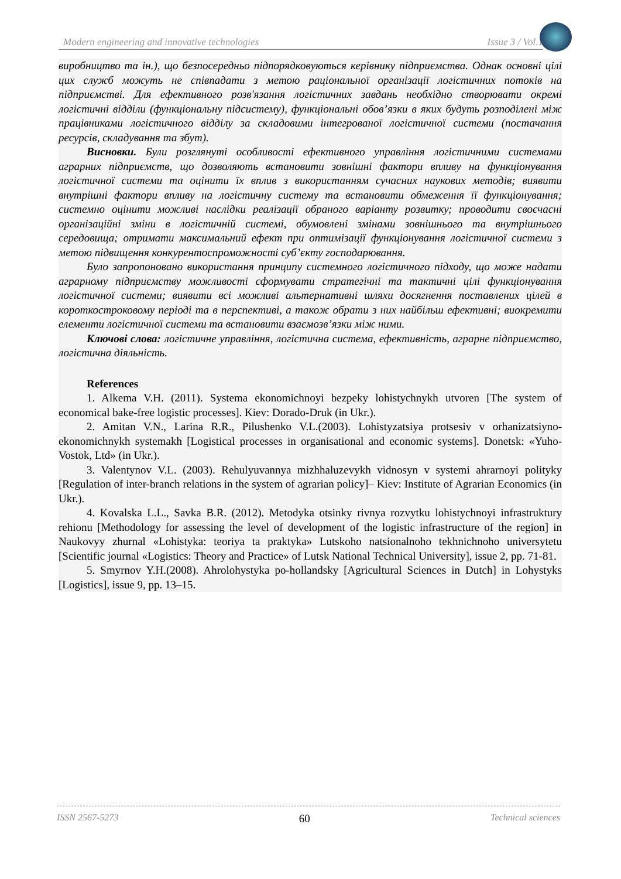Modern engineering and innovative technologies Issue 3 / Vol.1
виробництво та ін.), що безпосередньо підпорядковуються керівнику підприємства. Однак основні цілі цих служб можуть не співпадати з метою раціональної організації логістичних потоків на підприємстві. Для ефективного розв'язання логістичних завдань необхідно створювати окремі логістичні відділи (функціональну підсистему), функціональні обов’язки в яких будуть розподілені між працівниками логістичного відділу за складовими інтегрованої логістичної системи (постачання ресурсів, складування та збут).
Висновки. Були розглянуті особливості ефективного управління логістичними системами аграрних підприємств, що дозволяють встановити зовнішні фактори впливу на функціонування логістичної системи та оцінити їх вплив з використанням сучасних наукових методів; виявити внутрішні фактори впливу на логістичну систему та встановити обмеження її функціонування; системно оцінити можливі наслідки реалізації обраного варіанту розвитку; проводити своєчасні організаційні зміни в логістичній системі, обумовлені змінами зовнішнього та внутрішнього середовища; отримати максимальний ефект при оптимізації функціонування логістичної системи з метою підвищення конкурентоспроможності суб’єкту господарювання.
Було запропоновано використання принципу системного логістичного підходу, що може надати аграрному підприємству можливості сформувати стратегічні та тактичні цілі функціонування логістичної системи; виявити всі можливі альтернативні шляхи досягнення поставлених цілей в короткостроковому періоді та в перспективі, а також обрати з них найбільш ефективні; виокремити елементи логістичної системи та встановити взаємозв’язки між ними.
Ключові слова: логістичне управління, логістична система, ефективність, аграрне підприємство, логістична діяльність.
References
1. Alkema V.H. (2011). Systema ekonomichnoyi bezpeky lohistychnykh utvoren [The system of economical bake-free logistic processes]. Kiev: Dorado-Druk (in Ukr.).
2. Amitan V.N., Larina R.R., Pilushenko V.L.(2003). Lohistyzatsiya protsesiv v orhanizatsiyno-ekonomichnykh systemakh [Logistical processes in organisational and economic systems]. Donetsk: «Yuho-Vostok, Ltd» (in Ukr.).
3. Valentynov V.L. (2003). Rehulyuvannya mizhhaluzevykh vidnosyn v systemi ahrarnoyi polityky [Regulation of inter-branch relations in the system of agrarian policy]– Kiev: Institute of Agrarian Economics (in Ukr.).
4. Kovalska L.L., Savka B.R. (2012). Metodyka otsinky rivnya rozvytku lohistychnoyi infrastruktury rehionu [Methodology for assessing the level of development of the logistic infrastructure of the region] in Naukovyy zhurnal «Lohistyka: teoriya ta praktyka» Lutskoho natsionalnoho tekhnichnoho universytetu [Scientific journal «Logistics: Theory and Practice» of Lutsk National Technical University], issue 2, pp. 71-81.
5. Smyrnov Y.H.(2008). Ahrolohystyka po-hollandsky [Agricultural Sciences in Dutch] in Lohystyks [Logistics], issue 9, pp. 13–15.
ISSN 2567-5273 60 Technical sciences